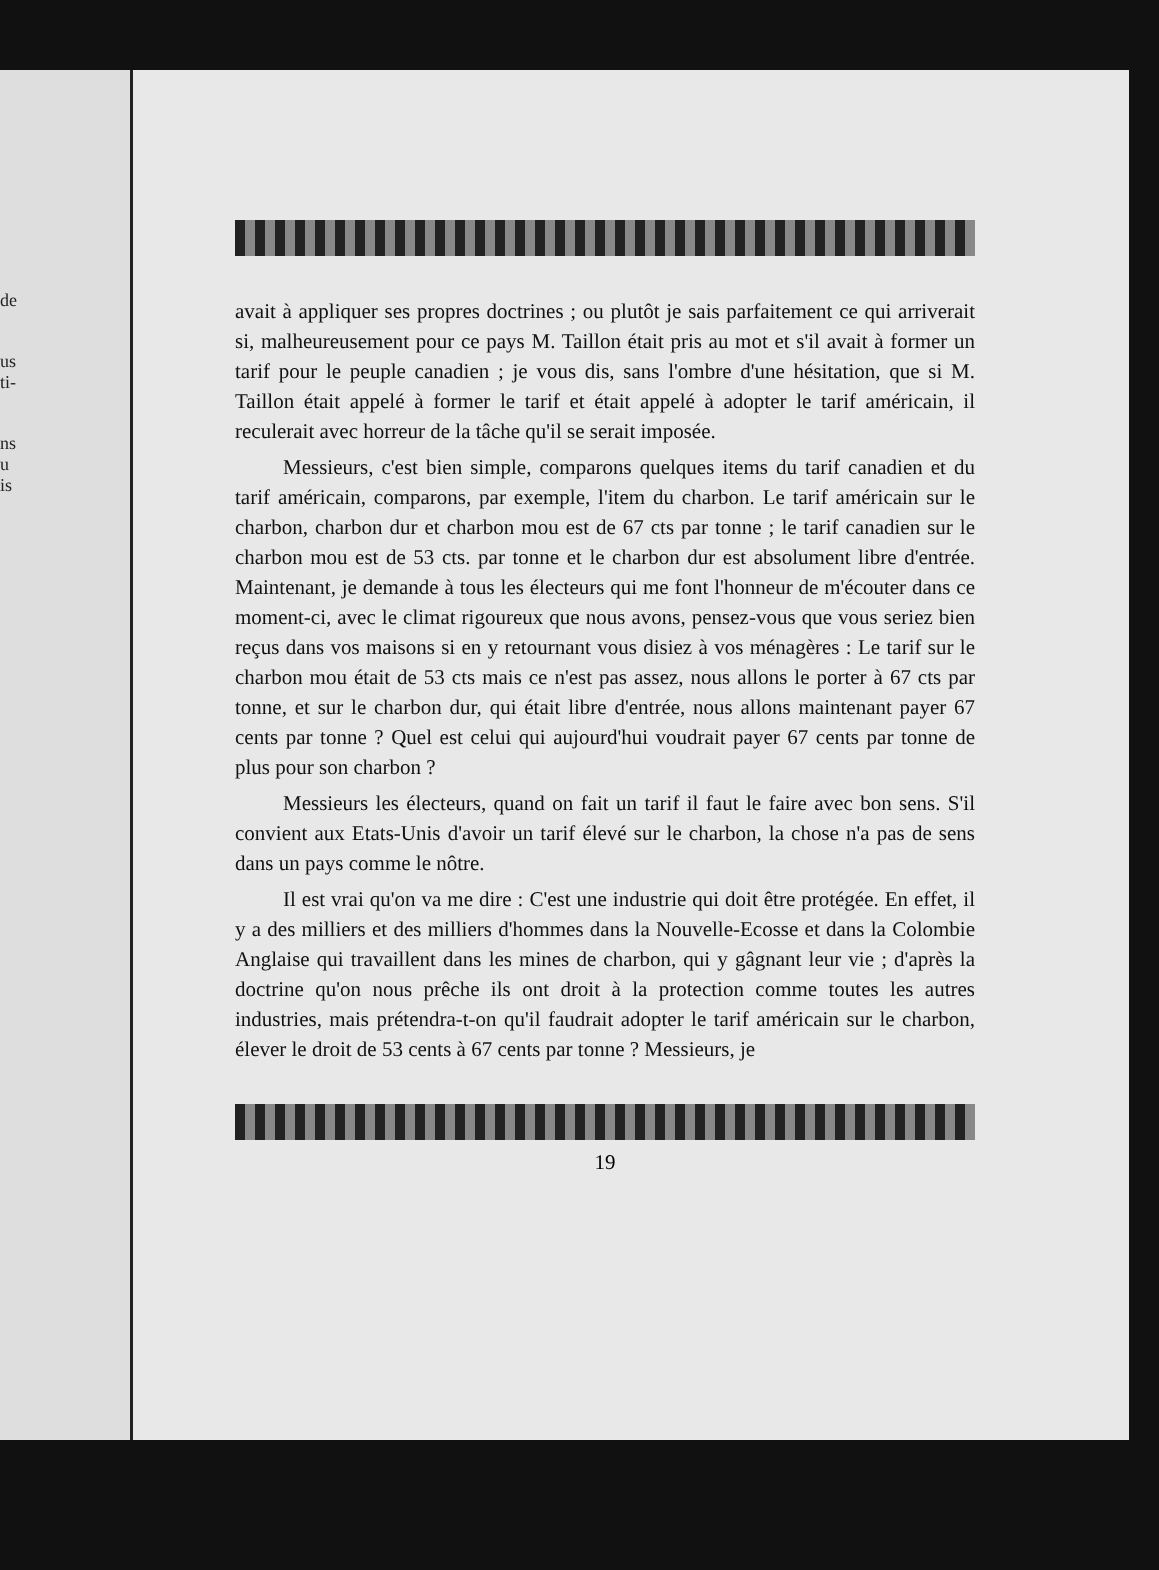de
us
ti-
ns
u
is
avait à appliquer ses propres doctrines ; ou plutôt je sais parfaitement ce qui arriverait si, malheureusement pour ce pays M. Taillon était pris au mot et s'il avait à former un tarif pour le peuple canadien ; je vous dis, sans l'ombre d'une hésitation, que si M. Taillon était appelé à former le tarif et était appelé à adopter le tarif américain, il reculerait avec horreur de la tâche qu'il se serait imposée.
Messieurs, c'est bien simple, comparons quelques items du tarif canadien et du tarif américain, comparons, par exemple, l'item du charbon. Le tarif américain sur le charbon, charbon dur et charbon mou est de 67 cts par tonne ; le tarif canadien sur le charbon mou est de 53 cts. par tonne et le charbon dur est absolument libre d'entrée. Maintenant, je demande à tous les électeurs qui me font l'honneur de m'écouter dans ce moment-ci, avec le climat rigoureux que nous avons, pensez-vous que vous seriez bien reçus dans vos maisons si en y retournant vous disiez à vos ménagères : Le tarif sur le charbon mou était de 53 cts mais ce n'est pas assez, nous allons le porter à 67 cts par tonne, et sur le charbon dur, qui était libre d'entrée, nous allons maintenant payer 67 cents par tonne ? Quel est celui qui aujourd'hui voudrait payer 67 cents par tonne de plus pour son charbon ?
Messieurs les électeurs, quand on fait un tarif il faut le faire avec bon sens. S'il convient aux Etats-Unis d'avoir un tarif élevé sur le charbon, la chose n'a pas de sens dans un pays comme le nôtre.
Il est vrai qu'on va me dire : C'est une industrie qui doit être protégée. En effet, il y a des milliers et des milliers d'hommes dans la Nouvelle-Ecosse et dans la Colombie Anglaise qui travaillent dans les mines de charbon, qui y gâgnant leur vie ; d'après la doctrine qu'on nous prêche ils ont droit à la protection comme toutes les autres industries, mais prétendra-t-on qu'il faudrait adopter le tarif américain sur le charbon, élever le droit de 53 cents à 67 cents par tonne ? Messieurs, je
19